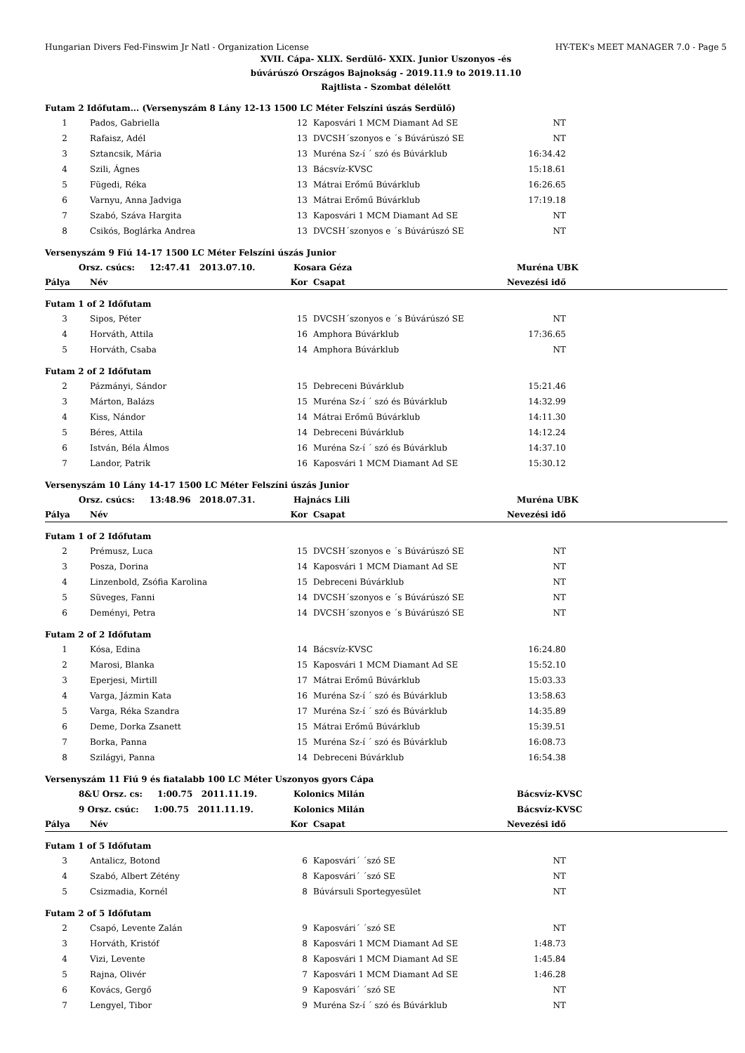Hungarian Divers Fed-Finswim Jr Natl - Organization License HY-TEK's MEET MANAGER 7.0 - Page 5
XVII. Cápa- XLIX. Serdülő- XXIX. Junior Uszonyos -és
búvárúszó Országos Bajnokság - 2019.11.9 to 2019.11.10
Rajtlista - Szombat délelőtt
| Futam 2 Időfutam... (Versenyszám 8 Lány 12-13 1500 LC Méter Felszíni úszás Serdülő) | | | | | |
| 1 | Pados, Gabriella | 12 | Kaposvári 1 MCM Diamant Ad SE | NT | |
| 2 | Rafaisz, Adél | 13 | DVCSH´szonyos e ´s Búvárúszó SE | NT | |
| 3 | Sztancsik, Mária | 13 | Muréna Sz-í ´ szó és Búvárklub | 16:34.42 | |
| 4 | Szili, Ágnes | 13 | Bácsvíz-KVSC | 15:18.61 | |
| 5 | Fügedi, Réka | 13 | Mátrai Erőmű Búvárklub | 16:26.65 | |
| 6 | Varnyu, Anna Jadviga | 13 | Mátrai Erőmű Búvárklub | 17:19.18 | |
| 7 | Szabó, Száva Hargita | 13 | Kaposvári 1 MCM Diamant Ad SE | NT | |
| 8 | Csikós, Boglárka Andrea | 13 | DVCSH´szonyos e ´s Búvárúszó SE | NT | |
| Versenyszám 9 Fiú 14-17 1500 LC Méter Felszíni úszás Junior | | | | | |
| Orsz. csúcs: 12:47.41 2013.07.10. | | Kosara Géza | | Muréna UBK | |
| Pálya | Név | Kor | Csapat | Nevezési idő | |
| Futam 1 of 2 Időfutam | | | | | |
| 3 | Sipos, Péter | 15 | DVCSH´szonyos e ´s Búvárúszó SE | NT | |
| 4 | Horváth, Attila | 16 | Amphora Búvárklub | 17:36.65 | |
| 5 | Horváth, Csaba | 14 | Amphora Búvárklub | NT | |
| Futam 2 of 2 Időfutam | | | | | |
| 2 | Pázmányi, Sándor | 15 | Debreceni Búvárklub | 15:21.46 | |
| 3 | Márton, Balázs | 15 | Muréna Sz-í ´ szó és Búvárklub | 14:32.99 | |
| 4 | Kiss, Nándor | 14 | Mátrai Erőmű Búvárklub | 14:11.30 | |
| 5 | Béres, Attila | 14 | Debreceni Búvárklub | 14:12.24 | |
| 6 | István, Béla Álmos | 16 | Muréna Sz-í ´ szó és Búvárklub | 14:37.10 | |
| 7 | Landor, Patrik | 16 | Kaposvári 1 MCM Diamant Ad SE | 15:30.12 | |
| Versenyszám 10 Lány 14-17 1500 LC Méter Felszíni úszás Junior | | | | | |
| Orsz. csúcs: 13:48.96 2018.07.31. | | Hajnács Lili | | Muréna UBK | |
| Pálya | Név | Kor | Csapat | Nevezési idő | |
| Futam 1 of 2 Időfutam | | | | | |
| 2 | Prémusz, Luca | 15 | DVCSH´szonyos e ´s Búvárúszó SE | NT | |
| 3 | Posza, Dorina | 14 | Kaposvári 1 MCM Diamant Ad SE | NT | |
| 4 | Linzenbold, Zsófia Karolina | 15 | Debreceni Búvárklub | NT | |
| 5 | Süveges, Fanni | 14 | DVCSH´szonyos e ´s Búvárúszó SE | NT | |
| 6 | Deményi, Petra | 14 | DVCSH´szonyos e ´s Búvárúszó SE | NT | |
| Futam 2 of 2 Időfutam | | | | | |
| 1 | Kósa, Edina | 14 | Bácsvíz-KVSC | 16:24.80 | |
| 2 | Marosi, Blanka | 15 | Kaposvári 1 MCM Diamant Ad SE | 15:52.10 | |
| 3 | Eperjesi, Mirtill | 17 | Mátrai Erőmű Búvárklub | 15:03.33 | |
| 4 | Varga, Jázmin Kata | 16 | Muréna Sz-í ´ szó és Búvárklub | 13:58.63 | |
| 5 | Varga, Réka Szandra | 17 | Muréna Sz-í ´ szó és Búvárklub | 14:35.89 | |
| 6 | Deme, Dorka Zsanett | 15 | Mátrai Erőmű Búvárklub | 15:39.51 | |
| 7 | Borka, Panna | 15 | Muréna Sz-í ´ szó és Búvárklub | 16:08.73 | |
| 8 | Szilágyi, Panna | 14 | Debreceni Búvárklub | 16:54.38 | |
| Versenyszám 11 Fiú 9 és fiatalabb 100 LC Méter Uszonyos gyors Cápa | | | | | |
| 8&U Orsz. cs: 1:00.75 2011.11.19. | | Kolonics Milán | | Bácsvíz-KVSC | |
| 9 Orsz. csúc: 1:00.75 2011.11.19. | | Kolonics Milán | | Bácsvíz-KVSC | |
| Pálya | Név | Kor | Csapat | Nevezési idő | |
| Futam 1 of 5 Időfutam | | | | | |
| 3 | Antalicz, Botond | 6 | Kaposvári´ ´szó SE | NT | |
| 4 | Szabó, Albert Zétény | 8 | Kaposvári´ ´szó SE | NT | |
| 5 | Csizmadia, Kornél | 8 | Búvársuli Sportegyesület | NT | |
| Futam 2 of 5 Időfutam | | | | | |
| 2 | Csapó, Levente Zalán | 9 | Kaposvári´ ´szó SE | NT | |
| 3 | Horváth, Kristóf | 8 | Kaposvári 1 MCM Diamant Ad SE | 1:48.73 | |
| 4 | Vizi, Levente | 8 | Kaposvári 1 MCM Diamant Ad SE | 1:45.84 | |
| 5 | Rajna, Olivér | 7 | Kaposvári 1 MCM Diamant Ad SE | 1:46.28 | |
| 6 | Kovács, Gergő | 9 | Kaposvári´ ´szó SE | NT | |
| 7 | Lengyel, Tibor | 9 | Muréna Sz-í ´ szó és Búvárklub | NT | |